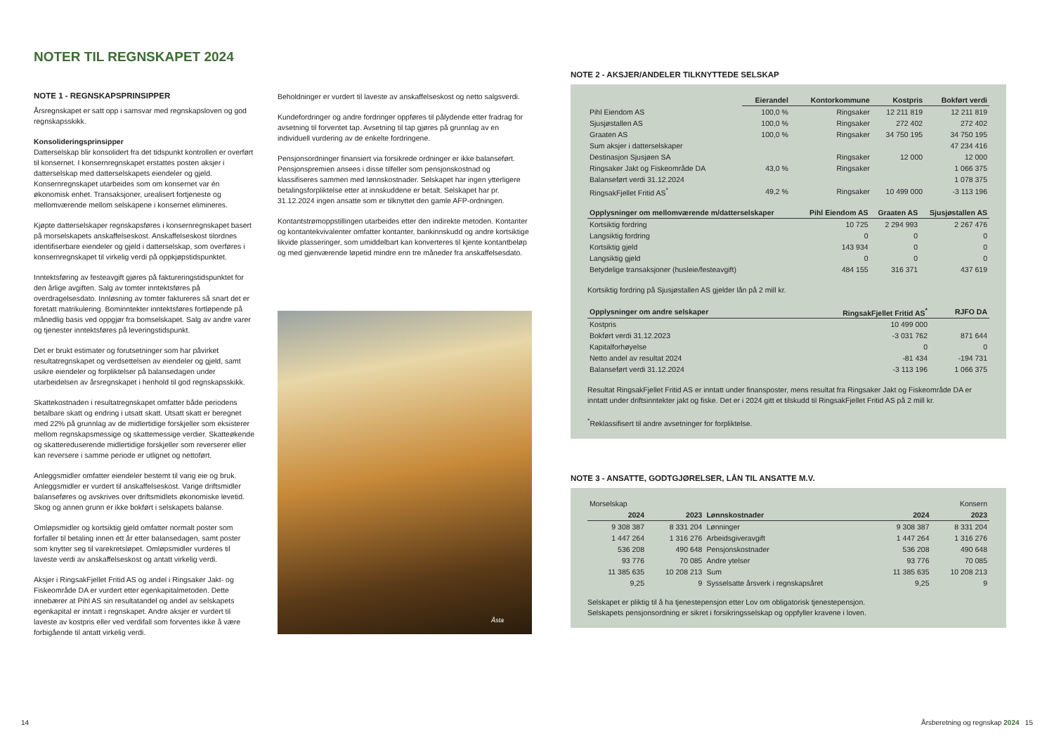NOTER TIL REGNSKAPET 2024
NOTE 1 - REGNSKAPSPRINSIPPER
Årsregnskapet er satt opp i samsvar med regnskapsloven og god regnskapsskikk.
Konsolideringsprinsipper
Datterselskap blir konsolidert fra det tidspunkt kontrollen er overført til konsernet. I konsernregnskapet erstattes posten aksjer i datterselskap med datterselskapets eiendeler og gjeld. Konsernregnskapet utarbeides som om konsernet var én økonomisk enhet. Transaksjoner, urealisert fortjeneste og mellomværende mellom selskapene i konsernet elimineres.
Kjøpte datterselskaper regnskapsføres i konsernregnskapet basert på morselskapets anskaffelseskost. Anskaffelseskost tilordnes identifiserbare eiendeler og gjeld i datterselskap, som overføres i konsernregnskapet til virkelig verdi på oppkjøpstidspunktet.
Inntektsføring av festeavgift gjøres på faktureringstidspunktet for den årlige avgiften. Salg av tomter inntektsføres på overdragelsesdato. Innløsning av tomter faktureres så snart det er foretatt matrikulering. Bominntekter inntektsføres fortløpende på månedlig basis ved oppgjør fra bomselskapet. Salg av andre varer og tjenester inntektsføres på leveringstidspunkt.
Det er brukt estimater og forutsetninger som har påvirket resultatregnskapet og verdsettelsen av eiendeler og gjeld, samt usikre eiendeler og forpliktelser på balansedagen under utarbeidelsen av årsregnskapet i henhold til god regnskapsskikk.
Skattekostnaden i resultatregnskapet omfatter både periodens betalbare skatt og endring i utsatt skatt. Utsatt skatt er beregnet med 22% på grunnlag av de midlertidige forskjeller som eksisterer mellom regnskapsmessige og skattemessige verdier. Skatteøkende og skattereduserende midlertidige forskjeller som reverserer eller kan reversere i samme periode er utlignet og nettoført.
Anleggsmidler omfatter eiendeler bestemt til varig eie og bruk. Anleggsmidler er vurdert til anskaffelseskost. Varige driftsmidler balanseføres og avskrives over driftsmidlets økonomiske levetid. Skog og annen grunn er ikke bokført i selskapets balanse.
Omløpsmidler og kortsiktig gjeld omfatter normalt poster som forfaller til betaling innen ett år etter balansedagen, samt poster som knytter seg til varekretsløpet. Omløpsmidler vurderes til laveste verdi av anskaffelseskost og antatt virkelig verdi.
Aksjer i RingsakFjellet Fritid AS og andel i Ringsaker Jakt- og Fiskeområde DA er vurdert etter egenkapitalmetoden. Dette innebærer at Pihl AS sin resultatandel og andel av selskapets egenkapital er inntatt i regnskapet. Andre aksjer er vurdert til laveste av kostpris eller ved verdifall som forventes ikke å være forbigående til antatt virkelig verdi.
Beholdninger er vurdert til laveste av anskaffelseskost og netto salgsverdi.
Kundefordringer og andre fordringer oppføres til pålydende etter fradrag for avsetning til forventet tap. Avsetning til tap gjøres på grunnlag av en individuell vurdering av de enkelte fordringene.
Pensjonsordninger finansiert via forsikrede ordninger er ikke balanseført. Pensjonspremien ansees i disse tilfeller som pensjonskostnad og klassifiseres sammen med lønnskostnader. Selskapet har ingen ytterligere betalingsforpliktelse etter at innskuddene er betalt. Selskapet har pr. 31.12.2024 ingen ansatte som er tilknyttet den gamle AFP-ordningen.
Kontantstrømoppstillingen utarbeides etter den indirekte metoden. Kontanter og kontantekvivalenter omfatter kontanter, bankinnskudd og andre kortsiktige likvide plasseringer, som umiddelbart kan konverteres til kjente kontantbeløp og med gjenværende løpetid mindre enn tre måneder fra anskaffelsesdato.
Åsta
NOTE 2 - AKSJER/ANDELER TILKNYTTEDE SELSKAP
| | Eierandel | Kontorkommune | Kostpris | Bokført verdi |
| --- | --- | --- | --- | --- |
| Pihl Eiendom AS | 100,0 % | Ringsaker | 12 211 819 | 12 211 819 |
| Sjusjøstallen AS | 100,0 % | Ringsaker | 272 402 | 272 402 |
| Graaten AS | 100,0 % | Ringsaker | 34 750 195 | 34 750 195 |
| Sum aksjer i datterselskaper | | | | 47 234 416 |
| Destinasjon Sjusjøen SA | | Ringsaker | 12 000 | 12 000 |
| Ringsaker Jakt og Fiskeområde DA | 43,0 % | Ringsaker | | 1 066 375 |
| Balanseført verdi 31.12.2024 | | | | 1 078 375 |
| RingsakFjellet Fritid AS<sup>*</sup> | 49,2 % | Ringsaker | 10 499 000 | -3 113 196 |
| Opplysninger om mellomværende m/datterselskaper | Pihl Eiendom AS | Graaten AS | Sjusjøstallen AS |
| --- | --- | --- | --- |
| Kortsiktig fordring | 10 725 | 2 294 993 | 2 267 476 |
| Langsiktig fordring | 0 | 0 | 0 |
| Kortsiktig gjeld | 143 934 | 0 | 0 |
| Langsiktig gjeld | 0 | 0 | 0 |
| Betydelige transaksjoner (husleie/festeavgift) | 484 155 | 316 371 | 437 619 |
Kortsiktig fordring på Sjusjøstallen AS gjelder lån på 2 mill kr.
| Opplysninger om andre selskaper | RingsakFjellet Fritid AS<sup>*</sup> | RJFO DA |
| --- | --- | --- |
| Kostpris | 10 499 000 | |
| Bokført verdi 31.12.2023 | -3 031 762 | 871 644 |
| Kapitalforhøyelse | 0 | 0 |
| Netto andel av resultat 2024 | -81 434 | -194 731 |
| Balanseført verdi 31.12.2024 | -3 113 196 | 1 066 375 |
Resultat RingsakFjellet Fritid AS er inntatt under finansposter, mens resultat fra Ringsaker Jakt og Fiskeområde DA er inntatt under driftsinntekter jakt og fiske. Det er i 2024 gitt et tilskudd til RingsakFjellet Fritid AS på 2 mill kr.
<sup>*</sup> Reklassifisert til andre avsetninger for forpliktelse.
NOTE 3 - ANSATTE, GODTGJØRELSER, LÅN TIL ANSATTE M.V.
| Morselskap | | | | Konsern |
| 2024 | 2023 | Lønnskostnader | 2024 | 2023 |
| 9 308 387 | 8 331 204 | Lønninger | 9 308 387 | 8 331 204 |
| 1 447 264 | 1 316 276 | Arbeidsgiveravgift | 1 447 264 | 1 316 276 |
| 536 208 | 490 648 | Pensjonskostnader | 536 208 | 490 648 |
| 93 776 | 70 085 | Andre ytelser | 93 776 | 70 085 |
| 11 385 635 | 10 208 213 | Sum | 11 385 635 | 10 208 213 |
| 9,25 | 9 | Sysselsatte årsverk i regnskapsåret | 9,25 | 9 |
Selskapet er pliktig til å ha tjenestepensjon etter Lov om obligatorisk tjenestepensjon.
Selskapets pensjonsordning er sikret i forsikringsselskap og oppfyller kravene i loven.
14
Årsberetning og regnskap 2024 15